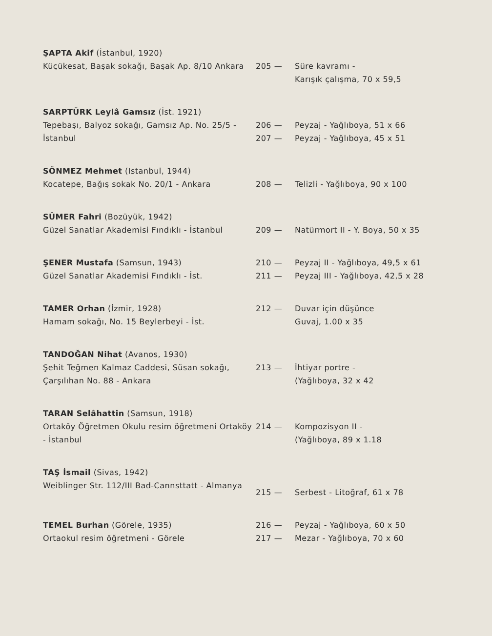ŞAPTA Akif (İstanbul, 1920)
Küçükesat, Başak sokağı, Başak Ap. 8/10 Ankara
205 — Süre kavramı -
Karışık çalışma, 70 x 59,5
SARPTÜRK Leylâ Gamsız (İst. 1921)
Tepebaşı, Balyoz sokağı, Gamsız Ap. No. 25/5 - İstanbul
206 — Peyzaj - Yağlıboya, 51 x 66
207 — Peyzaj - Yağlıboya, 45 x 51
SÖNMEZ Mehmet (Istanbul, 1944)
Kocatepe, Bağış sokak No. 20/1 - Ankara
208 — Telizli - Yağlıboya, 90 x 100
SÜMER Fahri (Bozüyük, 1942)
Güzel Sanatlar Akademisi Fındıklı - İstanbul
209 — Natürmort II - Y. Boya, 50 x 35
ŞENER Mustafa (Samsun, 1943)
Güzel Sanatlar Akademisi Fındıklı - İst.
210 — Peyzaj II - Yağlıboya, 49,5 x 61
211 — Peyzaj III - Yağlıboya, 42,5 x 28
TAMER Orhan (İzmir, 1928)
Hamam sokağı, No. 15 Beylerbeyi - İst.
212 — Duvar için düşünce
Guvaj, 1.00 x 35
TANDOĞAN Nihat (Avanos, 1930)
Şehit Teğmen Kalmaz Caddesi, Süsan sokağı, Çarşılıhan No. 88 - Ankara
213 — İhtiyar portre -
(Yağlıboya, 32 x 42
TARAN Selâhattin (Samsun, 1918)
Ortaköy Öğretmen Okulu resim öğretmeni Ortaköy - İstanbul
214 — Kompozisyon II -
(Yağlıboya, 89 x 1.18
TAŞ İsmail (Sivas, 1942)
Weiblinger Str. 112/III Bad-Cannsttatt - Almanya
215 — Serbest - Litoğraf, 61 x 78
TEMEL Burhan (Görele, 1935)
Ortaokul resim öğretmeni - Görele
216 — Peyzaj - Yağlıboya, 60 x 50
217 — Mezar - Yağlıboya, 70 x 60